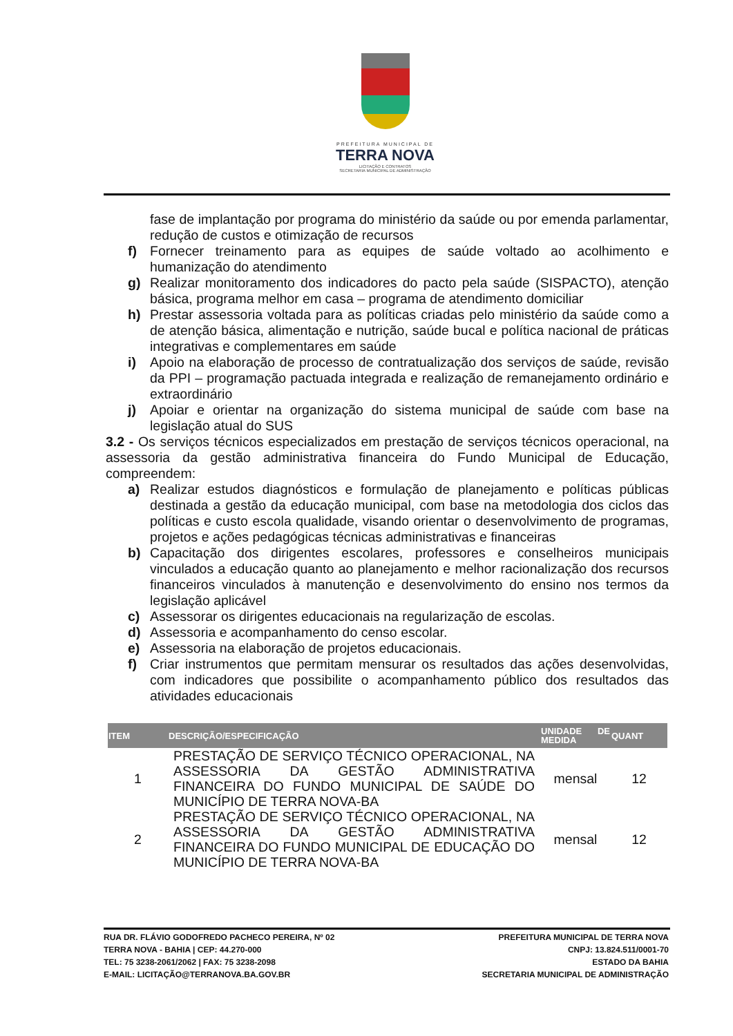PREFEITURA MUNICIPAL DE
TERRA NOVA
LICITAÇÃO E CONTRATOS
SECRETARIA MUNICIPAL DE ADMINISTRAÇÃO
fase de implantação por programa do ministério da saúde ou por emenda parlamentar, redução de custos e otimização de recursos
f) Fornecer treinamento para as equipes de saúde voltado ao acolhimento e humanização do atendimento
g) Realizar monitoramento dos indicadores do pacto pela saúde (SISPACTO), atenção básica, programa melhor em casa – programa de atendimento domiciliar
h) Prestar assessoria voltada para as políticas criadas pelo ministério da saúde como a de atenção básica, alimentação e nutrição, saúde bucal e política nacional de práticas integrativas e complementares em saúde
i) Apoio na elaboração de processo de contratualização dos serviços de saúde, revisão da PPI – programação pactuada integrada e realização de remanejamento ordinário e extraordinário
j) Apoiar e orientar na organização do sistema municipal de saúde com base na legislação atual do SUS
3.2 - Os serviços técnicos especializados em prestação de serviços técnicos operacional, na assessoria da gestão administrativa financeira do Fundo Municipal de Educação, compreendem:
a) Realizar estudos diagnósticos e formulação de planejamento e políticas públicas destinada a gestão da educação municipal, com base na metodologia dos ciclos das políticas e custo escola qualidade, visando orientar o desenvolvimento de programas, projetos e ações pedagógicas técnicas administrativas e financeiras
b) Capacitação dos dirigentes escolares, professores e conselheiros municipais vinculados a educação quanto ao planejamento e melhor racionalização dos recursos financeiros vinculados à manutenção e desenvolvimento do ensino nos termos da legislação aplicável
c) Assessorar os dirigentes educacionais na regularização de escolas.
d) Assessoria e acompanhamento do censo escolar.
e) Assessoria na elaboração de projetos educacionais.
f) Criar instrumentos que permitam mensurar os resultados das ações desenvolvidas, com indicadores que possibilite o acompanhamento público dos resultados das atividades educacionais
| ITEM | DESCRIÇÃO/ESPECIFICAÇÃO | UNIDADE DE MEDIDA | QUANT |
| --- | --- | --- | --- |
| 1 | PRESTAÇÃO DE SERVIÇO TÉCNICO OPERACIONAL, NA ASSESSORIA DA GESTÃO ADMINISTRATIVA FINANCEIRA DO FUNDO MUNICIPAL DE SAÚDE DO MUNICÍPIO DE TERRA NOVA-BA | mensal | 12 |
| 2 | PRESTAÇÃO DE SERVIÇO TÉCNICO OPERACIONAL, NA ASSESSORIA DA GESTÃO ADMINISTRATIVA FINANCEIRA DO FUNDO MUNICIPAL DE EDUCAÇÃO DO MUNICÍPIO DE TERRA NOVA-BA | mensal | 12 |
RUA DR. FLÁVIO GODOFREDO PACHECO PEREIRA, Nº 02
TERRA NOVA - BAHIA | CEP: 44.270-000
TEL: 75 3238-2061/2062 | FAX: 75 3238-2098
E-MAIL: LICITAÇÃO@TERRANOVA.BA.GOV.BR
PREFEITURA MUNICIPAL DE TERRA NOVA
CNPJ: 13.824.511/0001-70
ESTADO DA BAHIA
SECRETARIA MUNICIPAL DE ADMINISTRAÇÃO